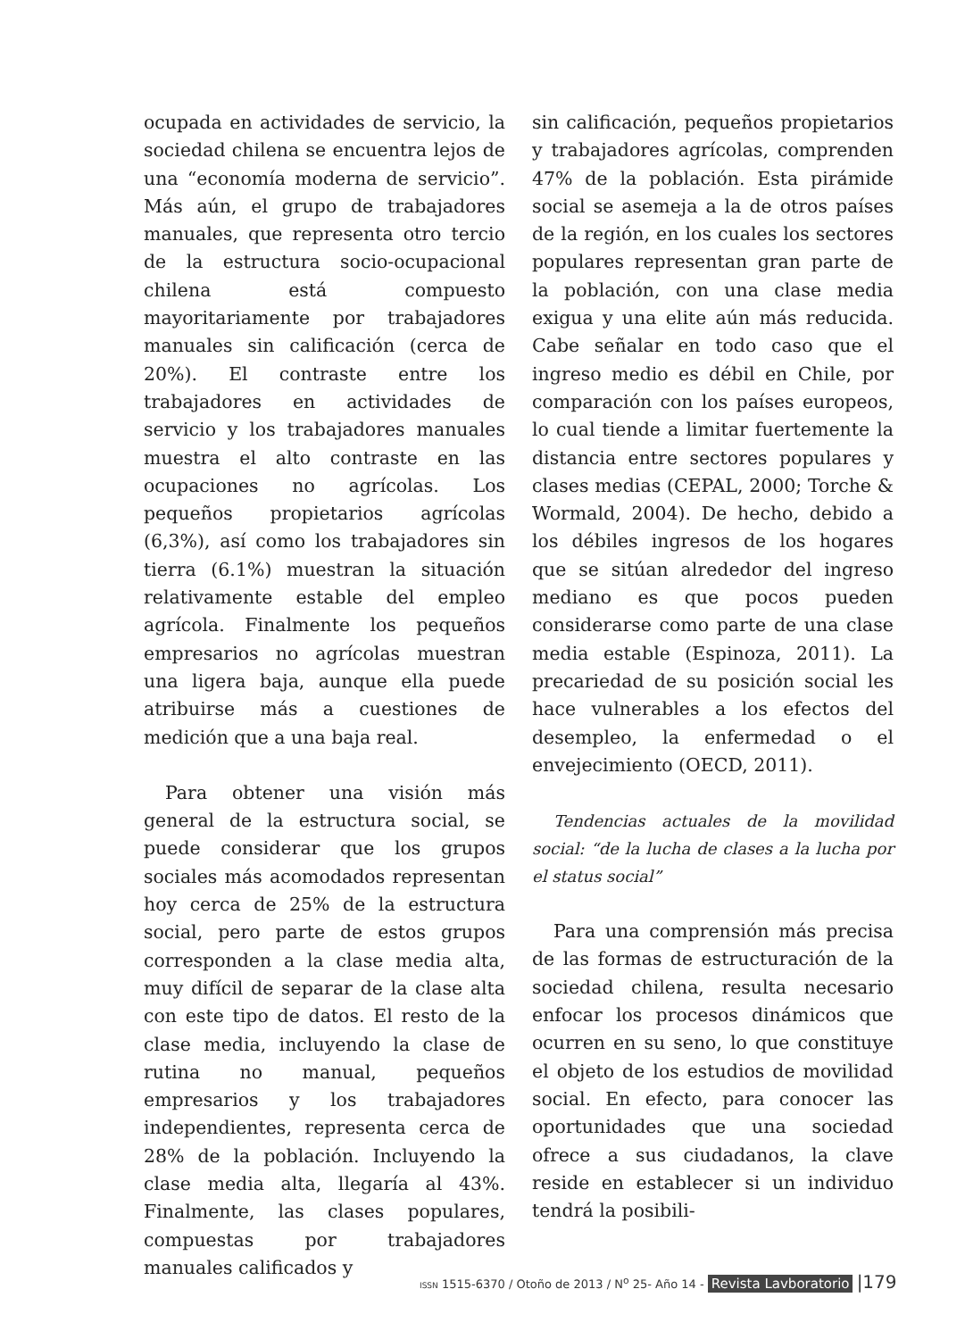ocupada en actividades de servicio, la sociedad chilena se encuentra lejos de una “economía moderna de servicio”. Más aún, el grupo de trabajadores manuales, que representa otro tercio de la estructura socio-ocupacional chilena está compuesto mayoritariamente por trabajadores manuales sin calificación (cerca de 20%). El contraste entre los trabajadores en actividades de servicio y los trabajadores manuales muestra el alto contraste en las ocupaciones no agrícolas. Los pequeños propietarios agrícolas (6,3%), así como los trabajadores sin tierra (6.1%) muestran la situación relativamente estable del empleo agrícola. Finalmente los pequeños empresarios no agrícolas muestran una ligera baja, aunque ella puede atribuirse más a cuestiones de medición que a una baja real.
Para obtener una visión más general de la estructura social, se puede considerar que los grupos sociales más acomodados representan hoy cerca de 25% de la estructura social, pero parte de estos grupos corresponden a la clase media alta, muy difícil de separar de la clase alta con este tipo de datos. El resto de la clase media, incluyendo la clase de rutina no manual, pequeños empresarios y los trabajadores independientes, representa cerca de 28% de la población. Incluyendo la clase media alta, llegaría al 43%. Finalmente, las clases populares, compuestas por trabajadores manuales calificados y
sin calificación, pequeños propietarios y trabajadores agrícolas, comprenden 47% de la población. Esta pirámide social se asemeja a la de otros países de la región, en los cuales los sectores populares representan gran parte de la población, con una clase media exigua y una elite aún más reducida. Cabe señalar en todo caso que el ingreso medio es débil en Chile, por comparación con los países europeos, lo cual tiende a limitar fuertemente la distancia entre sectores populares y clases medias (CEPAL, 2000; Torche & Wormald, 2004). De hecho, debido a los débiles ingresos de los hogares que se sitúan alrededor del ingreso mediano es que pocos pueden considerarse como parte de una clase media estable (Espinoza, 2011). La precariedad de su posición social les hace vulnerables a los efectos del desempleo, la enfermedad o el envejecimiento (OECD, 2011).
Tendencias actuales de la movilidad social: “de la lucha de clases a la lucha por el status social”
Para una comprensión más precisa de las formas de estructuración de la sociedad chilena, resulta necesario enfocar los procesos dinámicos que ocurren en su seno, lo que constituye el objeto de los estudios de movilidad social. En efecto, para conocer las oportunidades que una sociedad ofrece a sus ciudadanos, la clave reside en establecer si un individuo tendrá la posibili-
ISSN 1515-6370 / Otoño de 2013 / N<sup>o</sup> 25- Año 14 - Revista Lavboratorio |179